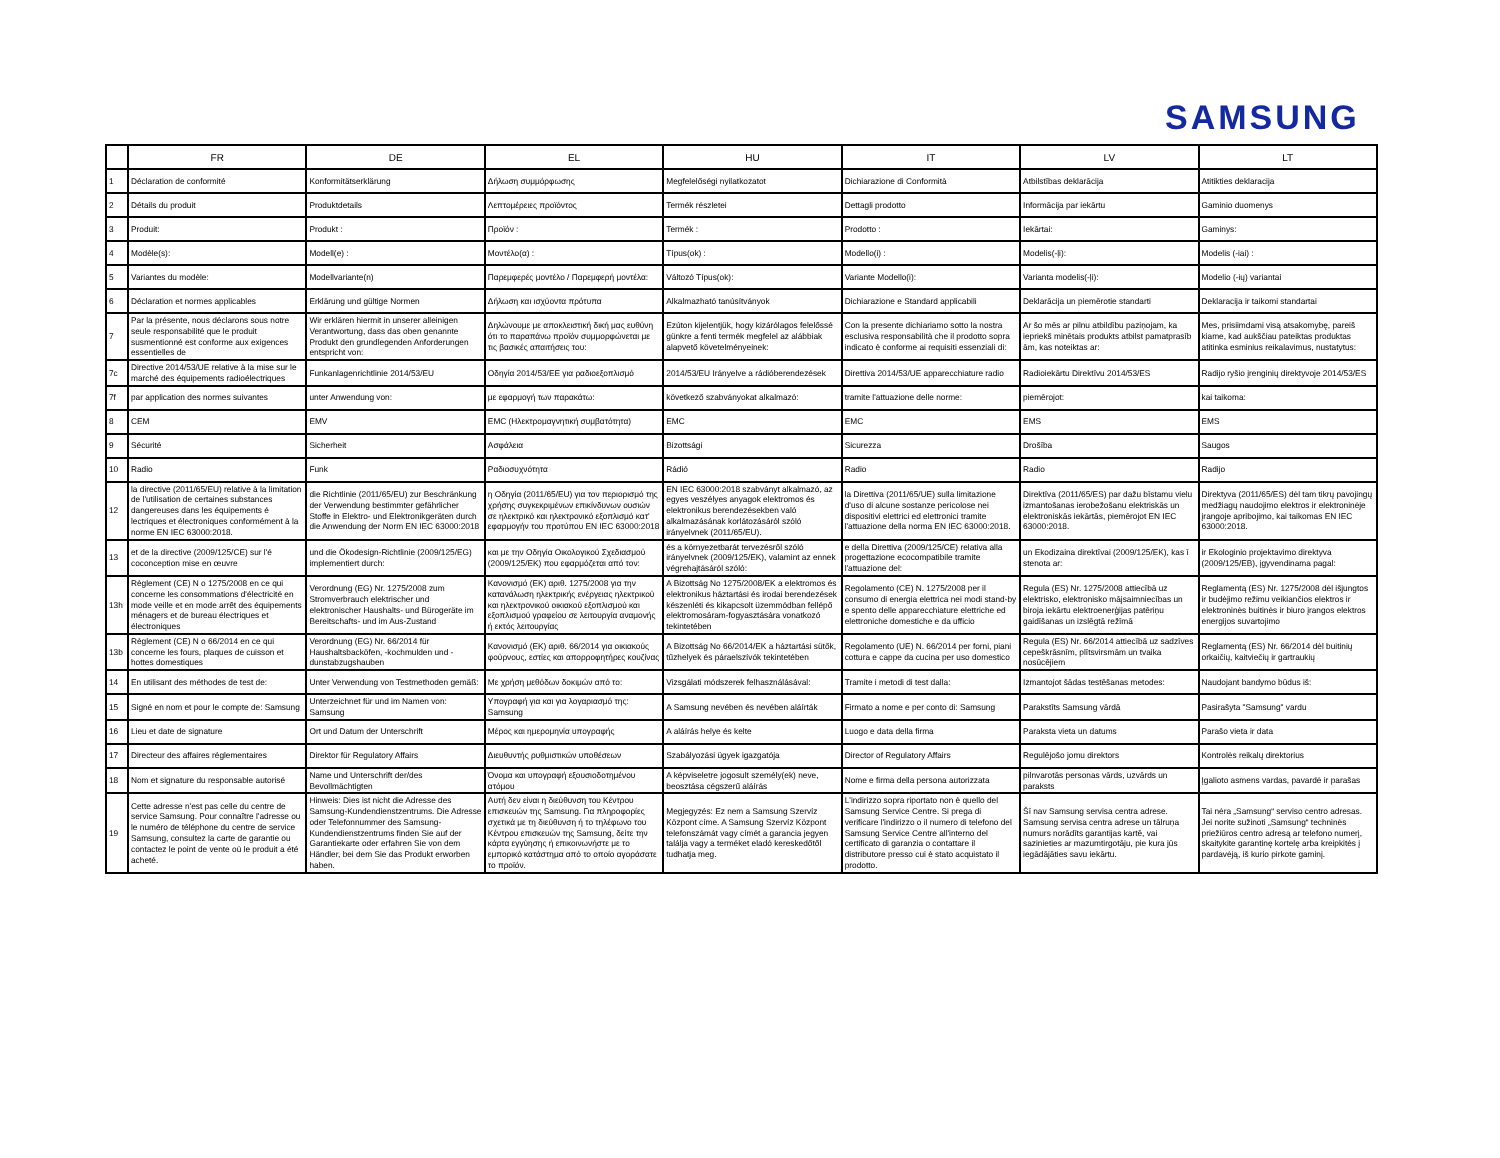SAMSUNG
| | FR | DE | EL | HU | IT | LV | LT |
| --- | --- | --- | --- | --- | --- | --- | --- |
| 1 | Déclaration de conformité | Konformitätserklärung | Δήλωση συμμόρφωσης | Megfelelőségi nyilatkozatot | Dichiarazione di Conformità | Atbilstības deklarācija | Atitikties deklaracija |
| 2 | Détails du produit | Produktdetails | Λεπτομέρειες προϊόντος | Termék részletei | Dettagli prodotto | Informācija par iekārtu | Gaminio duomenys |
| 3 | Produit: | Produkt : | Προϊόν : | Termék : | Prodotto : | Iekārtai: | Gaminys: |
| 4 | Modèle(s): | Modell(e) : | Μοντέλο(α) : | Típus(ok) : | Modello(i) : | Modelis(-ļi): | Modelis (-iai) : |
| 5 | Variantes du modèle: | Modellvariante(n) | Παρεμφερές μοντέλο / Παρεμφερή μοντέλα: | Változó Típus(ok): | Variante Modello(i): | Varianta modelis(-ļi): | Modelio (-ių) variantai |
| 6 | Déclaration et normes applicables | Erklärung und gültige Normen | Δήλωση και ισχύοντα πρότυπα | Alkalmazható tanúsítványok | Dichiarazione e Standard applicabili | Deklarācija un piemērotie standarti | Deklaracija ir taikomi standartai |
| 7 | Par la présente, nous déclarons sous notre seule responsabilité que le produit susmentionné est conforme aux exigences essentielles de | Wir erklären hiermit in unserer alleinigen Verantwortung, dass das oben genannte Produkt den grundlegenden Anforderungen entspricht von: | Δηλώνουμε με αποκλειστική δική μας ευθύνη ότι το παραπάνω προϊόν συμμορφώνεται με τις βασικές απαιτήσεις του: | Ezúton kijelentjük, hogy kizárólagos felelőssé günkre a fenti termék megfelel az alábbiak alapvető követelményeinek: | Con la presente dichiariamo sotto la nostra esclusiva responsabilità che il prodotto sopra indicato è conforme ai requisiti essenziali di: | Ar šo mēs ar pilnu atbildību paziņojam, ka iepriekš minētais produkts atbilst pamatprasīb ām, kas noteiktas ar: | Mes, prisiimdami visą atsakomybę, pareiš kiame, kad aukščiau pateiktas produktas atitinka esminius reikalavimus, nustatytus: |
| 7c | Directive 2014/53/UE relative à la mise sur le marché des équipements radioélectriques | Funkanlagenrichtlinie 2014/53/EU | Οδηγία 2014/53/ΕΕ για ραδιοεξοπλισμό | 2014/53/EU Irányelve a rádióberendezések | Direttiva 2014/53/UE apparecchiature radio | Radioiekārtu Direktīvu 2014/53/ES | Radijo ryšio įrenginių direktyvoje 2014/53/ES |
| 7f | par application des normes suivantes | unter Anwendung von: | με εφαρμογή των παρακάτω: | következő szabványokat alkalmazó: | tramite l'attuazione delle norme: | piemērojot: | kai taikoma: |
| 8 | CEM | EMV | EMC (Ηλεκτρομαγνητική συμβατότητα) | EMC | EMC | EMS | EMS |
| 9 | Sécurité | Sicherheit | Ασφάλεια | Bizottsági | Sicurezza | Drošība | Saugos |
| 10 | Radio | Funk | Ραδιοσυχνότητα | Rádió | Radio | Radio | Radijo |
| 12 | la directive (2011/65/EU) relative à la limitation de l'utilisation de certaines substances dangereuses dans les équipements é lectriques et électroniques conformément à la norme EN IEC 63000:2018. | die Richtlinie (2011/65/EU) zur Beschränkung der Verwendung bestimmter gefährlicher Stoffe in Elektro- und Elektronikgeräten durch die Anwendung der Norm EN IEC 63000:2018 | η Οδηγία (2011/65/EU) για τον περιορισμό της χρήσης συγκεκριμένων επικίνδυνων ουσιών σε ηλεκτρικό και ηλεκτρονικό εξοπλισμό κατ' εφαρμογήν του προτύπου EN IEC 63000:2018 | EN IEC 63000:2018 szabványt alkalmazó, az egyes veszélyes anyagok elektromos és elektronikus berendezésekben való alkalmazásának korlátozásáról szóló irányelvnek (2011/65/EU). | la Direttiva (2011/65/UE) sulla limitazione d'uso di alcune sostanze pericolose nei dispositivi elettrici ed elettronici tramite l'attuazione della norma EN IEC 63000:2018. | Direktīva (2011/65/ES) par dažu bīstamu vielu izmantošanas ierobežošanu elektriskās un elektroniskās iekārtās, piemērojot EN IEC 63000:2018. | Direktyva (2011/65/ES) dėl tam tikrų pavojingų medžiagų naudojimo elektros ir elektroninėje įrangoje apribojimo, kai taikomas EN IEC 63000:2018. |
| 13 | et de la directive (2009/125/CE) sur l'é coconception mise en œuvre | und die Ökodesign-Richtlinie (2009/125/EG) implementiert durch: | και με την Οδηγία Οικολογικού Σχεδιασμού (2009/125/ΕΚ) που εφαρμόζεται από τον: | és a környezetbarát tervezésről szóló irányelvnek (2009/125/EK), valamint az ennek végrehajtásáról szóló: | e della Direttiva (2009/125/CE) relativa alla progettazione ecocompatibile tramite l'attuazione del: | un Ekodizaina direktīvai (2009/125/EK), kas ī stenota ar: | ir Ekologinio projektavimo direktyva (2009/125/EB), įgyvendinama pagal: |
| 13h | Règlement (CE) N o 1275/2008 en ce qui concerne les consommations d'électricité en mode veille et en mode arrêt des équipements ménagers et de bureau électriques et électroniques | Verordnung (EG) Nr. 1275/2008 zum Stromverbrauch elektrischer und elektronischer Haushalts- und Bürogeräte im Bereitschafts- und im Aus-Zustand | Κανονισμό (ΕΚ) αριθ. 1275/2008 για την κατανάλωση ηλεκτρικής ενέργειας ηλεκτρικού και ηλεκτρονικού οικιακού εξοπλισμού και εξοπλισμού γραφείου σε λειτουργία αναμονής ή εκτός λειτουργίας | A Bizottság No 1275/2008/EK a elektromos és elektronikus háztartási és irodai berendezések készenléti és kikapcsolt üzemmódban fellépő elektromosáram-fogyasztására vonatkozó tekintetében | Regolamento (CE) N. 1275/2008 per il consumo di energia elettrica nei modi stand-by e spento delle apparecchiature elettriche ed elettroniche domestiche e da ufficio | Regula (ES) Nr. 1275/2008 attiecībā uz elektrisko, elektronisko mājsaimniecības un biroja iekārtu elektroenerģijas patēriņu gaidīšanas un izslēgtā režīmā | Reglamentą (ES) Nr. 1275/2008 dėl išjungtos ir budėjimo režimu veikiančios elektros ir elektroninės buitinės ir biuro įrangos elektros energijos suvartojimo |
| 13b | Règlement (CE) N o 66/2014 en ce qui concerne les fours, plaques de cuisson et hottes domestiques | Verordnung (EG) Nr. 66/2014 für Haushaltsbacköfen, -kochmulden und -dunstabzugshauben | Κανονισμό (ΕΚ) αριθ. 66/2014 για οικιακούς φούρνους, εστίες και απορροφητήρες κουζίνας | A Bizottság No 66/2014/EK a háztartási sütők, tűzhelyek és páraelszívók tekintetében | Regolamento (UE) N. 66/2014 per forni, piani cottura e cappe da cucina per uso domestico | Regula (ES) Nr. 66/2014 attiecībā uz sadzīves cepeškrāsnīm, plītsvirsmām un tvaika nosūcējiem | Reglamentą (ES) Nr. 66/2014 dėl buitinių orkaičių, kaitviečių ir gartraukių |
| 14 | En utilisant des méthodes de test de: | Unter Verwendung von Testmethoden gemäß: | Με χρήση μεθόδων δοκιμών από το: | Vizsgálati módszerek felhasználásával: | Tramite i metodi di test dalla: | Izmantojot šādas testēšanas metodes: | Naudojant bandymo būdus iš: |
| 15 | Signé en nom et pour le compte de: Samsung | Unterzeichnet für und im Namen von: Samsung | Υπογραφή για και για λογαριασμό της: Samsung | A Samsung nevében és nevében aláírták | Firmato a nome e per conto di: Samsung | Parakstīts Samsung vārdā | Pasirašyta "Samsung" vardu |
| 16 | Lieu et date de signature | Ort und Datum der Unterschrift | Μέρος και ημερομηνία υπογραφής | A aláírás helye és kelte | Luogo e data della firma | Paraksta vieta un datums | Parašo vieta ir data |
| 17 | Directeur des affaires réglementaires | Direktor für Regulatory Affairs | Διευθυντής ρυθμιστικών υποθέσεων | Szabályozási ügyek igazgatója | Director of Regulatory Affairs | Regulējošo jomu direktors | Kontrolės reikalų direktorius |
| 18 | Nom et signature du responsable autorisé | Name und Unterschrift der/des Bevollmächtigten | Όνομα και υπογραφή εξουσιοδοτημένου ατόμου | A képviseletre jogosult személy(ek) neve, beosztása cégszerű aláírás | Nome e firma della persona autorizzata | pilnvarotās personas vārds, uzvārds un paraksts | Įgalioto asmens vardas, pavardė ir parašas |
| 19 | Cette adresse n'est pas celle du centre de service Samsung. Pour connaître l'adresse ou le numéro de téléphone du centre de service Samsung, consultez la carte de garantie ou contactez le point de vente où le produit a été acheté. | Hinweis: Dies ist nicht die Adresse des Samsung-Kundendienstzentrums. Die Adresse oder Telefonnummer des Samsung-Kundendienstzentrums finden Sie auf der Garantiekarte oder erfahren Sie von dem Händler, bei dem Sie das Produkt erworben haben. | Αυτή δεν είναι η διεύθυνση του Κέντρου επισκευών της Samsung. Για πληροφορίες σχετικά με τη διεύθυνση ή το τηλέφωνο του Κέντρου επισκευών της Samsung, δείτε την κάρτα εγγύησης ή επικοινωνήστε με το εμπορικό κατάστημα από το οποίο αγοράσατε το προϊόν. | Megjegyzés: Ez nem a Samsung Szervíz Központ címe. A Samsung Szervíz Központ telefonszámát vagy címét a garancia jegyen találja vagy a terméket eladó kereskedőtől tudhatja meg. | L'indirizzo sopra riportato non è quello del Samsung Service Centre. Si prega di verificare l'indirizzo o il numero di telefono del Samsung Service Centre all'interno del certificato di garanzia o contattare il distributore presso cui è stato acquistato il prodotto. | Šī nav Samsung servisa centra adrese. Samsung servisa centra adrese un tālruņa numurs norādīts garantijas kartē, vai sazinieties ar mazumtirgotāju, pie kura jūs iegādājāties savu iekārtu. | Tai nėra „Samsung“ serviso centro adresas. Jei norite sužinoti „Samsung“ techninės priežiūros centro adresą ar telefono numerį, skaitykite garantinę kortelę arba kreipkitės į pardavėją, iš kurio pirkote gaminį. |